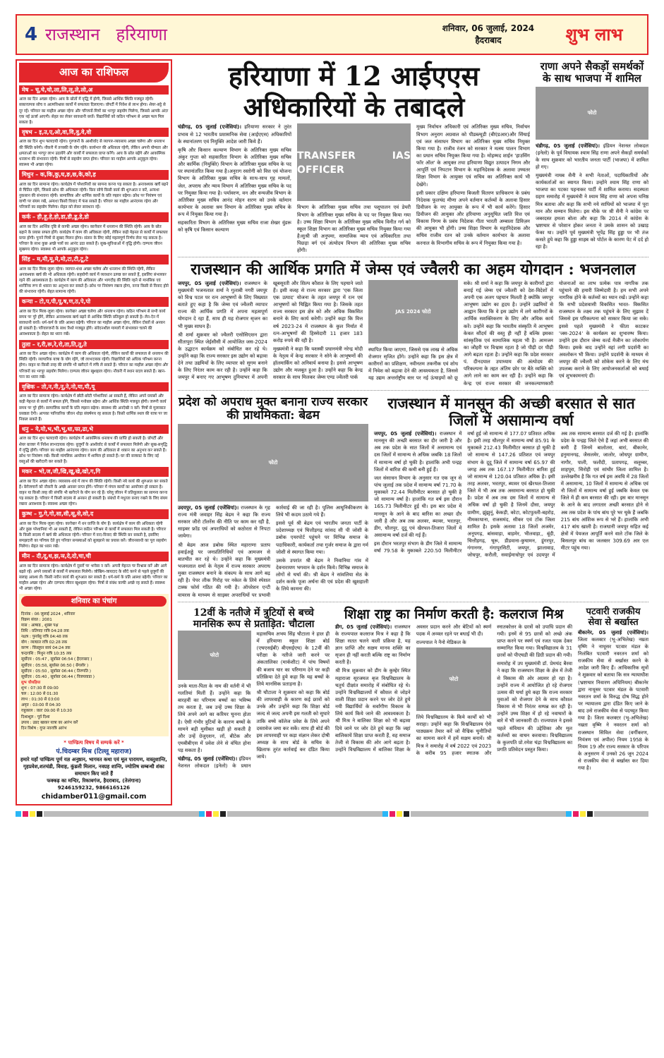4 राजस्थान हरियाणा
शनिवार, 06 जुलाई, 2024
हैदराबाद
शुभ लाभ
आज का राशिफल
मेष – चू,चे,चो,ला,लि,लू,ले,लो,अ
आज का दिन अच्छा रहेगा। आय के स्रोतों में वृद्धि में होगी, जिससे आर्थिक स्थिति मजबूत रहेगी। सकारात्मक सोच व आत्मविश्वास कार्यों में सफलता दिलाएगा। प्रॉपर्टी में निवेश से लाभ होगा। शेयर-सट्टे से दूर रहें। परिवार का माहौल अच्छा रहेगा और परिजनों-मित्रों का भरपूर सहयोग मिलेगा, जिससे आपके अंदर एक नई ऊर्जा आएगी। सेहत का लेकर सावधानी बरतें। विद्यार्थियों को कठिन परिश्रम से अच्छा फल मिल सकता है।
वृषभ – इ,उ,ए,ओ,वा,वि,वु,वे,वो
आज का दिन शुभ फलदायी रहेगा। गुरुजनों के आशीर्वाद से व्यापार-व्यवसाय अच्छा चलेगा और धनलाभ की स्थिति बनेगी। नौकरी में तरक्की के योग रहेंगे। कार्यभार की अधिकता रहेगी, लेकिन अपनी योग्यता और क्षमताओं का भरपूर लाभ उठायेंगे और कार्यों में सफलता प्राप्त करेंगे। आय के स्रोत बढ़ेंगे और आकस्मिक धनलाभ की संभावना रहेगी। मित्रों से सहयोग प्राप्त होगा। परिवार का माहौल आपके अनुकूल रहेगा। स्वास्थ्य भी अच्छा रहेगा।
मिथुन – क,कि,कु,घ,ङ,छ,के,को,ह
आज का दिन सामान्य रहेगा। कार्यक्षेत्र में परेशानियों का सामना करना पड़ सकता है। अनावश्यक खर्चे बढ़ने से चिंतित रहेंगे, जिससे क्रोध की अधिकता रहेगी। बिना सोचे किसी कार्य की शुरुआत न करें, अन्यथा नुकसान की संभावना रहेगी। सामाजिक और धार्मिक कार्यों के प्रति रुझान बढ़ेगा। क्रोध पर नियंत्रण एवं वाणी पर संयम रखें, अन्यथा किसी विवाद में फंस सकते हैं। परिवार का माहौल आनंदमय रहेगा और परिजनों का सहयोग मिलेगा। सेहत को लेकर सावधान रहें।
कर्क – ही,हू,हे,हो,डा,डी,डू,डे,डो
आज का दिन आर्थिक दृष्टि से काफी अच्छा रहेगा। कारोबार में धनलाभ की स्थिति रहेगी। आय के स्रोत बढ़ाने के प्रयास सफल होंगे। कार्यक्षेत्र में काम की अधिकता रहेगी, लेकिन कड़ी मेहनत से कार्यों में सफलता प्राप्त होगी। पुराने मित्रों से सुखद मिलन होगा। संतान के लिए कोई महत्वपूर्ण निर्णय लेना पड़ सकता है। परिवार के साथ कुछ अच्छे पलों का आनंद उठा सकते हैं। सुख-सुविधाओं में वृद्धि होगी। दाम्पत्य जीवन सुखमय रहेगा। स्वास्थ्य भी आपके अनुकूल रहेगा।
सिंह – म,मी,मू,मे,मो,टा,टी,टू,टे
आज का दिन मिला-जुला रहेगा। व्यापार-धंधा अच्छा चलेगा और धनलाभ की स्थिति रहेगी, लेकिन अनावश्यक खर्च की भी अधिकता रहेगी। सहयोगी कार्य में व्यवधान उत्पन्न कर सकते हैं, इसलिए संभलकर रहने की आवश्यकता है। कार्यक्षेत्र में काम की अधिकता और भागदौड़ की स्थिति रहने से मानसिक एवं शारीरिक रूप से थकान का अनुभव कर सकते हैं। क्रोध पर नियंत्रण रखना होगा, वरना किसी से विवाद होने की संभावना रहेगी। सेहत सामान्य रहेगी।
कन्या – टो,प,पी,पू,ष,ण,ठ,पे,पो
आज का दिन मिला-जुला रहेगा। कारोबार अच्छा चलेगा और धनलाभ रहेगा। कठिन परिश्रम से सभी कार्य समय पर पूरे होंगे, लेकिन अनावश्यक खर्च बढ़ने से आर्थिक स्थिति प्रतिकूल हो सकती है। लेन-देन में सावधानी बरतें। धर्म-कर्म के प्रति आस्था बढ़ेगी। परिवार का माहौल अच्छा रहेगा, लेकिन दोस्तों से अनबन हो सकती है। परिवारजनों के साथ रिश्ते मजबूत होंगे। संवेदनशील मामलों में संभलकर चलने की आवश्यकता है। सेहत का ध्यान रखें।
तुला – र,री,रू,रे,रो,ता,ति,तू,ते
आज का दिन अच्छा रहेगा। कार्यक्षेत्र में काम की अधिकता रहेगी, लेकिन कार्यों की सफलता से धनलाभ की स्थिति रहेगी। व्यापारिक यात्रा के योग रहेंगे, जो लाभदायक रहेगी। विद्यार्थियों को अधिक परिश्रम करना होगा। वाहन या किसी तरह की संपत्ति भी खरीदने में रुचि ले सकते हैं। परिवार का माहौल अच्छा रहेगा और परिजनों का भरपूर सहयोग मिलेगा। दाम्पत्य जीवन खुशहाल रहेगा। नौकरी में स्थान बदल सकते हैं। खान-पान का ध्यान रखें।
वृश्चिक – तो,न,नी,नू,ने,नो,या,यी,यू
आज का दिन सामान्य रहेगा। कार्यक्षेत्र में छोटी-छोटी परेशानियां आ सकती हैं, लेकिन अपने प्रयासों और कड़ी मेहनत से कार्यों में सफल होंगे, जिससे मनोबल बढ़ेगा और आर्थिक स्थिति मजबूत होगी। जरूरी कार्य समय पर पूरे होंगे। सामाजिक कार्यों के प्रति रुझान बढ़ेगा। स्वास्थ्य की अनदेखी न करें। मित्रों से मुलाकात प्रसन्नता देगी। आपका पारिवारिक जीवन थोड़ा संघर्षमय रह सकता है। किसी धार्मिक स्थल की यात्रा पर जा निकल सकते हैं।
धनु – ये,यो,भ,भी,भू,धा,फा,ढा,भे
आज का दिन शुभ फलदायी रहेगा। कार्यक्षेत्र में आकस्मिक धनलाभ की प्राप्ति हो सकती है। प्रॉपर्टी और शेयर बाजार में निवेश लाभदायक रहेगा। बुजुर्गों के आशीर्वाद से कार्यों में सफलता मिलेगी और सुख-समृद्धि में वृद्धि होगी। परिवार का माहौल आनंदमय रहेगा। काम की अधिकता से थकान का अनुभव कर सकते हैं। क्रोध पर नियंत्रण रखें। किसी मांगलिक आयोजन में शामिल हो सकते हैं। घर की सजावट के लिए नई वस्तुओं की खरीदारी कर सकते हैं।
मकर – भो,ज,जी,खि,खू,खे,खो,ग,गि
आज का दिन अच्छा रहेगा। व्यवसाय-धंधे में लाभ की स्थिति रहेगी। किसी नये कार्य की शुरुआत कर सकते हैं। बेरोजगारों को नौकरी के अच्छे अवसर प्राप्त होंगे। परिवार में मंगल कार्यों का आयोजन हो सकता है। वाहन या किसी तरह की संपत्ति भी खरीदने के योग बन रहे हैं। घरेलू जीवन में प्रतिकूलता का सामना करना पड़ सकता है। परिवार में किसी सदस्य से अनबन हो सकती है। संबंधों में मधुरता बनाए रखने के लिए संयम रखना आवश्यक है। स्वास्थ्य अच्छा रहेगा।
कुम्भ – गु,गे,गो,सा,सी,सू,से,सो,द
आज का दिन मिला-जुला रहेगा। कारोबार में धन प्राप्ति के योग हैं। कार्यक्षेत्र में काम की अधिकता रहेगी और कुछ परेशानियां भी आ सकती हैं, लेकिन कठिन परिश्रम से कार्यों में सफलता मिल सकती है। परिवार के किसी सदस्य में खर्च की अधिकता रहेगी। परिवार में वाद-विवाद की स्थिति बन सकती है, इसलिए समझदारी का परिचय देते हुए परिवार समस्याओं को सुलझाने का प्रयास करें। जीवनसाथी का पूरा सहयोग मिलेगा। सेहत का ध्यान रखें।
मीन – दी,दू,थ,झ,ञ,दे,दो,चा,ची
आज का दिन सामान्य रहेगा। कार्यक्षेत्र में दूसरों पर भरोसा न करें। अपनी मेहनत पर विश्वास करें और आगे बढ़ते रहें। अपने प्रयासों से कार्यों में सफलता मिलेगी। जोखिम-जायदाद के सौदे करने से पहले बुजुर्गों की सलाह अवश्य लें। किसी नवीन कार्य की शुरुआत कर सकते हैं। धर्म-कर्म के प्रति आस्था बढ़ेगी। परिवार का माहौल अच्छा रहेगा और दाम्पत्य जीवन खुशहाल रहेगा। मित्रों से संबंध काफी अच्छे रह सकते हैं। स्वास्थ्य भी अच्छा रहेगा।
शनिवार का पंचांग
दिनांक : 06 जुलाई 2024 , शनिवार
विक्रम संवत : 2081
मास : आषाढ , शुक्ल पक्ष
तिथि : प्रतिपदा रात्रि 04:28 तक
नक्षत्र : पुनर्वसु रात्रि 04:48 तक
योग : व्याघात रात्रि 02:28 तक
करण : किंस्तुघ्न सायं 04:24 तक
चन्द्रराशि : मिथुन रात्रि 10:35 तक
सूर्योदय : 05:47 , सूर्यास्त 06:54 ( हैदराबाद )
सूर्योदय : 05:58, सूर्यास्त 06:50 ( बेंगलोर )
सूर्योदय : 05:50 , सूर्यास्त 06:44 ( तिरुपति )
सूर्योदय : 05:40 , सूर्यास्त 06:44 ( विजयवाडा )
शुभ चौघड़िया
शुभ : 07:30 से 09:00
चल : 12:00 से 01:30
लाभ : 01:30 से 03:00
अमृत : 03:00 से 04:30
राहुकाल : प्रातः 09:00 से 10:30
दिशाशूल : पूर्व दिशा
उपाय : उडद खाकर यात्रा का आरंभ करें
दिन विशेष : गुप्त नवरात्रि आरंभ
* पाण्डित्य विषय में सम्पर्क करें *
पं.चिदम्बर मिश्र (टिल्लू महाराज)
हमारे यहाँ पाण्डित्य पूर्ण यज्ञ अनुष्ठान, भागवत कथा एवं मूल पारायण, वास्तुशान्ति, गृहप्रवेश,शतचंडी, विवाह, कुंडली मिलान, नवग्रह शान्ति, ज्योतिष सम्बन्धी शंका समाधान किए जाते हैं
फक्कड़ का मन्दिर, रिकाबगंज, हैदराबाद, (तेलंगाना)
9246159232, 9866165126
chidamber011@gmail.com
हरियाणा में 12 आईएएस अधिकारियों के तबादले
चंडीगढ़, 05 जुलाई (एजेंसियां)। हरियाणा सरकार ने तुरंत प्रभाव से 12 भारतीय प्रशासनिक सेवा (आईएएस) अधिकारियों के स्थानांतरण एवं नियुक्ति आदेश जारी किये हैं।
कृषि और किसान कल्याण विभाग के अतिरिक्त मुख्य सचिव अंकुर गुप्ता को सहकारिता विभाग के अतिरिक्त मुख्य सचिव और कार्मिक (नियुक्ति) विभाग के अतिरिक्त मुख्य सचिव के पद पर स्थानांतरित किया गया है।अनुराग रस्तोगी को वित्त एवं योजना विभाग के अतिरिक्त मुख्य सचिव के साथ-साथ गृह मामलों, जेल, अपराध और न्याय विभाग में अतिरिक्त मुख्य सचिव के पद पर नियुक्त किया गया है। पर्यावरण, वन और वन्यजीव विभाग के अतिरिक्त मुख्य सचिव आनंद मोहन शरण को उनके वर्तमान कार्यभार के अलावा श्रम विभाग के अतिरिक्त मुख्य सचिव के रूप में नियुक्त किया गया है।
सहकारिता विभाग के अतिरिक्त मुख्य सचिव राजा शेखर वुंडरू को कृषि एवं किसान कल्याण
TRANSFER IAS OFFICER
विभाग के अतिरिक्त मुख्य सचिव तथा पशुपालन एवं डेयरी विभाग के अतिरिक्त मुख्य सचिव के पद पर नियुक्त किया गया है। उच्च शिक्षा विभाग के अतिरिक्त मुख्य सचिव विनीत गर्ग को स्कूल शिक्षा विभाग का अतिरिक्त मुख्य सचिव नियुक्त किया गया है।सुश्री जी अनुपमा, सामाजिक न्याय एवं अधिकारिता तथा पिछड़ा वर्ग एवं अंत्योदय विभाग की अतिरिक्त मुख्य सचिव होंगी।
मुख्य निर्वाचन अधिकारी एवं अतिरिक्त मुख्य सचिव, निर्वाचन विभाग अनुराग अग्रवाल को पीडब्ल्यूडी (बीएंडआर)और सिंचाई एवं जल संसाधन विभाग का अतिरिक्त मुख्य सचिव नियुक्त किया गया है। राजीव रंजन को सरकार ने मत्स्य पालन विभाग का प्रधान सचिव नियुक्त किया गया है। मोहम्मद शाईन 'हाउसिंग फॉर ऑल' के आयुक्त तथा हरियाणा विद्युत उत्पादन निगम और आपूर्ति एवं निपटान विभाग के महानिदेशक के अलावा उच्चतर शिक्षा विभाग के आयुक्त एवं सचिव का अतिरिक्त कार्य भी देखेंगे।
इसी प्रकार दक्षिण हरियाणा बिजली वितरण प्राधिकरण के प्रबंध निदेशक फूलचंद मीणा अपने वर्तमान कर्तव्यों के अलावा हिसार डिवीजन के नए आयुक्त के रूप में भी कार्य करेंगे। हिसार डिवीजन की आयुक्त और हरियाणा अनुसूचित जाति वित्त एवं विकास निगम के प्रबंध निदेशक गीता भारती अम्बाला डिविज़न की आयुक्त भी होंगी। उच्च शिक्षा विभाग के महानिदेशक और सचिव राजीव रतन को उनके वर्तमान कार्यभार के अलावा करनाल के विभागीय सचिव के रूप में नियुक्त किया गया है।
राणा अपने सैकड़ों समर्थकों के साथ भाजपा में शामिल
फोटो
चंडीगढ़, 05 जुलाई (एजेंसियां)। इंडियन नेशनल लोकदल (इनेलो) के पूर्व विधायक श्याम सिंह राणा अपने सैकड़ों समर्थकों के साथ शुक्रवार को भारतीय जनता पार्टी (भाजपा) में शामिल हो गए।
मुख्यमंत्री नायब सैनी ने सभी नेताओं, पदाधिकारियों और कार्यकर्ताओं का स्वागत किया। उन्होंने श्याम सिंह राणा को भाजपा का पटका पहनाकर पार्टी में शामिल कराया। सदस्यता ग्रहण समारोह में मुख्यमंत्री ने श्याम सिंह राणा को अपना घनिष्ठ मित्र बताया और कहा कि सभी नये साथियों को भाजपा में पूरा मान और सम्मान मिलेगा। इस मौके पर श्री सैनी ने कांग्रेस पर जबरदस्त हमला बोला और कहा कि 2014 में कांग्रेस के भ्रष्टाचार से परेशान होकर जनता ने उसके शासन को उखाड़ फेंका था। उन्होंने पूर्व मुख्यमंत्री भूपेंद्र सिंह हुड्डा पर भी तंज कसते हुये कहा कि हुड्डा साहब को पोर्टल के कारण पेट में दर्द हो रहा है।
राजस्थान की आर्थिक प्रगति में जेम्स एवं ज्वैलरी का अहम योगदान : भजनलाल
जयपुर, 05 जुलाई (एजेंसियां)। राजस्थान के मुख्यमंत्री भजनलाल शर्मा ने गुलाबी नगरी जयपुर को विश्व पटल पर रत्न आभूषणों के लिए विख्यात बताते हुए कहा है कि जेम्स एवं ज्वैलरी व्यापार राज्य की आर्थिक प्रगति में अपना महत्वपूर्ण योगदान दे रहा हैं, साथ ही यह रोजगार सृजन का भी मुख्य साधन हैं।
श्री शर्मा शुक्रवार को ज्वैलरी एसोसिएशन द्वारा सीतापुरा स्थित जेईसीसी में आयोजित जस-2024 के उद्घाटन कार्यक्रम को संबोधित कर रहे थे। उन्होंने कहा कि राज्य सरकार इस उद्योग को बढ़ावा देने तथा उद्यमियों के लिए व्यापार को सुगम बनाने के लिए निरंतर काम कर रही है। उन्होंने कहा कि जयपुर में बनाए गए आभूषण दुनियाभर में अपनी खूबसूरती और शिल्प कौशल के लिए पहचाने जाते हैं। इसी वजह से राज्य सरकार द्वारा 'एक जिला एक उत्पाद' योजना के तहत जयपुर में रत्न एवं आभूषणों को चिह्नित किया गया है। जिसके तहत राज्य सरकार इस क्षेत्र को और अधिक विकसित बनाने के लिए कार्य करेगी। उन्होंने कहा कि वित्त वर्ष 2023-24 में राजस्थान के कुल निर्यात में रत्न-आभूषणों की हिस्सेदारी 11 हजार 183 करोड़ रुपये की रही है।
मुख्यमंत्री ने कहा कि यशस्वी प्रधानमंत्री नरेन्द्र मोदी के नेतृत्व में केन्द्र सरकार ने सोने के आभूषणों की हॉलमार्किंग को अनिवार्य बनाया है। इससे आभूषण उद्योग और मजबूत हुआ है। उन्होंने कहा कि केन्द्र सरकार के साथ मिलकर जेम्स एण्ड ज्वैलरी पार्क
JAS 2024 फोटो
स्थापित किया जाएगा, जिससे एक लाख से अधिक रोजगार सृजित होंगे। उन्होंने कहा कि इस क्षेत्र में कारीगरों का प्रशिक्षण, नवीनतम तकनीक एवं शोध में निवेश को बढ़ावा देने की आवश्यकता है, जिससे यह उद्यम अन्तर्राष्ट्रीय स्तर पर नई ऊंचाइयों को छू सके। श्री शर्मा ने कहा कि जयपुर के कारीगरों द्वारा बनाई गई जेम्स एवं ज्वैलरी को देश-विदेशों में अपनी एक अलग पहचान मिलती है क्योंकि जयपुर आभूषण उद्योग का हृदय है। उन्होंने उद्यमियों से आह्वान किया कि वे इस उद्योग में लगे कारीगरों के आर्थिक सशक्तिकरण के लिए और अधिक कार्य करें। उन्होंने कहा कि भारतीय संस्कृति में आभूषण केवल सौंदर्य की वस्तु ही नहीं हैं बल्कि इसका सांस्कृतिक एवं सामाजिक महत्व भी है। आमजन का जौहरी पर विश्वास रहता है जो पीढ़ी दर पीढ़ी आगे बढ़ता रहता है। उन्होंने कहा कि प्रदेश सरकार पं. दीनदयाल उपाध्याय की अंत्योदय की परिकल्पना के तहत अंतिम छोर पर बैठे व्यक्ति को आगे लाने का काम कर रही है। उन्होंने कहा कि केन्द्र एवं राज्य सरकार की जनकल्याणकारी योजनाओं का लाभ प्रत्येक पात्र नागरिक तक पहुंचाने की हमारी जिम्मेदारी है। हम सभी अपने नागरिक होने के कर्तव्यों का ध्यान रखें। उन्होंने कहा कि सभी प्रदेशवासी विकसित भारत- विकसित राजस्थान के लक्ष्य तक पहुंचने के लिए सुझाव दें जिससे इस परिकल्पना को साकार किया जा सके। इससे पहले मुख्यमंत्री ने फीता काटकर 'जस-2024' के कार्यक्रम का शुभारम्भ किया। उन्होंने इस दौरान जेम्स वर्ल्ड मैजीन का लोकार्पण किया। इसके बाद उन्होंने वहां लगी प्रदर्शनी का अवलोकन भी किया। उन्होंने प्रदर्शनी के माध्यम से जयपुर की ज्वैलरी को शोकेस करने के लिए मंच उपलब्ध कराने के लिए आयोजनकर्ताओं को बधाई एवं शुभकामनाएं दीं।
प्रदेश को अपराध मुक्त बनाना राज्य सरकार की प्राथमिकता: बेढम
फोटो
उदयपुर, 05 जुलाई (एजेंसियां)। राजस्थान के गृह राज्य मंत्री जवाहर सिंह बेढम ने कहा कि राज्य सरकार जीरो टॉलरेंस की नीति पर काम कर रही है, साइबर फ्रॉड एवं अपराधियों को कठोरता से निपटा जायेगा।
श्री बेढम आज डबोक स्थित महाराणा प्रताप हवाईअड्डे पर जनप्रतिनिधियों एवं आमजन से बातचीत कर रहे थे। उन्होंने कहा कि मुख्यमंत्री भजनलाल शर्मा के नेतृत्व में राज्य सरकार अपराध मुक्त राजस्थान बनाने के संकल्प के साथ आगे बढ़ रही है। पेपर लीक गिरोह पर नकेल के लिये स्पेशल टास्क फोर्स गठित की गयी है। ऑपरेशन एन्टी वायरस के माध्यम से साइबर अपराधियों पर प्रभावी कार्रवाई की जा रही है। पुलिस आधुनिकीकरण के लिये भी कदम उठाये गये हैं।
इससे पूर्व श्री बेढम एवं भारतीय जनता पार्टी के प्रदेशाध्यक्ष एवं चित्तौड़गढ़ सांसद सी पी जोशी के डबोक एयरपोर्ट पहुंचने पर विभिन्न समाज के पदाधिकारी, कार्यकर्ता तथा गुर्जर समाज के द्वारा गर्म जोशी से स्वागत किया गया।
उसके उपरांत श्री बेढम ने निवानिया गांव में देवनारायण भगवान के दर्शन किये। विभिन्न समाज के लोगों से चर्चा की। श्री बेढम ने सांवलिया सेठ के दर्शन करके पूजा अर्चना की एवं प्रदेश की खुशहाली के लिये कामना की।
राजस्थान में मानसून की अच्छी बरसात से सात जिलों में असामान्य वर्षा
जयपुर, 05 जुलाई (एजेंसियां)। राजस्थान में मानसून की अच्छी बरसात का दौर जारी है और अब तक प्रदेश के सात जिलों में असामान्य एवं दस जिलों में सामान्य से अधिक जबकि 18 जिलों में सामान्य वर्षा हो चुकी है। हालांकि अभी पन्द्रह जिलों में बारिश की कमी बनी हुई हैं।
जल संसाधन विभाग के अनुसार गत एक जून से पांच जुलाई तक प्रदेश में सामान्य वर्षा 71.70 के मुकाबले 72.44 मिलीमीटर बरसात हो चुकी है जो सामान्य वर्षा है। हालांकि गत वर्ष इस दौरान 165.73 मिलीमीटर हुई थी। इस बार प्रदेश में मानसून के आने के बाद बारिश का अच्छा दौर जारी है और अब तक अलवर, ब्यावर, भरतपुर, डीग, धौलपुर, दूदू एवं खैरथल-तिजारा जिलों में असामान्य वर्षा दर्ज की गई हैं।
इस दौरान भरतपुर संभाग के डीग जिले में सामान्य वर्षा 79.58 के मुकाबले 220.50 मिलीमीटर वर्षा हुई जो सामान्य से 177.07 प्रतिशत अधिक है। इसी तरह धौलपुर में सामान्य वर्षा 85.91 के मुकाबले 212.43 मिलीमीटर बरसात हो चुकी है जो सामान्य से 147.26 प्रतिशत एवं जयपुर संभाग के दूदू जिले में सामान्य वर्षा 65.97 की जगह अब तक 167.17 मिलीमीटर बारिश हुई जो सामान्य से 120.04 प्रतिशत अधिक है। इसी तरह अलवर, भरतपुर, ब्यावर एवं खैरथल-तिजारा जिले में भी अब तक असामान्य बरसात हो चुकी है। प्रदेश में अब तक दस जिलों में सामान्य से अधिक वर्षा हो चुकी है जिनमें दौसा, जयपुर ग्रामीण, झुंझुनूं, केकड़ी, कोटा, कोटपुतली-बहरोड़, नीमकाथाना, राजसमंद, सीकर एवं टोंक जिला शामिल है। इसके अलावा 18 जिलों अजमेर, अनूपगढ़, बांसवाड़ा, बाड़मेर, भीलवाड़ा,, बूंदी, चित्तौड़गढ़, चूरू, डीडवाना-कुचामन, डूंगरपुर, गंगानगर, गंगापुरसिटी, जयपुर, झालावाड़, जोधपुर, करौली, सवाईमाधोपुर एवं उदयपुर में अब तक सामान्य बरसात दर्ज की गई है। हालांकि प्रदेश के पन्द्रह जिले ऐसे हैं जहां अभी बरसात की कमी हैं जिनमें बालोतरा, बारां, बीकानेर, हनुमानगढ़, जैसलमेर, जालोर, जोधपुर ग्रामीण, नागौर, पाली, फलौदी, प्रतापगढ़, सलूम्बर, शाहपुरा, सिरोही एवं सांचौर जिला शामिल है। उल्लेखनीय है कि गत वर्ष इस अवधि में 28 जिलों में असामान्य, 10 जिलों में सामान्य से अधिक एवं नौ जिलों में सामान्य वर्षा हुई जबकि केवल एक जिले में ही कम बरसात की रही। इस बार मानसून के आने के बाद लगातार अच्छी बरसात होने से अब तक प्रदेश के पांच बांध पूरे भर चुके हैं जबकि 215 बांध आंशिक रूप से भरे हैं। हालांकि अभी 417 बांध खाली है। राजधानी जयपुर सहित कई क्षेत्रों में पेयजल आपूर्ति करने वाले टोंक जिले के बिसलपुर बांध का जलस्तर 309.69 आर एल मीटर पहुंच गया।
12वीं के नतीजे में त्रुटियों से बच्चे मानसिक रूप से प्रताड़ित: चौटाला
फोटो
उनके माता-पिता के नाम की वर्तनी में भी गलतियां मिलीं हैं। उन्होंने कहा कि बारहवीं का परिणाम बच्चों का भविष्य तय करता है, जब उन्हें उच्च शिक्षा के लिये अपने आगे का करियर चुनना होता है। ऐसी गंभीर त्रुटियों के कारण बच्चों के सामने बड़ी मुसीबत खड़ी हो सकती है और उन्हें ग्रेजुएशन, लॉ, बीटेक और एमबीबीएस में प्रवेश लेने से वंचित होना पड़ सकता है।
चंडीगढ़, 05 जुलाई (एजेंसियां)। इंडियन नेशनल लोकदल (इनेलो) के प्रधान महासचिव अभय सिंह चौटाला ने हाल ही में हरियाणा स्कूल शिक्षा बोर्ड (एचएसईबी) बीएसईएच) के 12वीं की परीक्षा के नतीजे जारी करने पर अंकतालिका (मार्कशीट) में पांच विषयों की बजाय चार का परिणाम देने पर कड़ी प्रतिक्रिया देते हुये कहा कि यह बच्चों के लिये मानसिक प्रताड़ना है।
श्री चौटाला ने शुक्रवार को कहा कि बोर्ड की लापरवाही के कारण कई छात्रों को उनके और उन्होंने कहा कि शिक्षा बोर्ड जल्द से जल्द अपनी इस गलती को सुधारे ताकि बच्चे कॉलेज प्रवेश के लिये अपने दस्तावेज जमा कर सकें। साथ ही बोर्ड की इस लापरवाही पर कड़ा संज्ञान लेकर दोषी अध्यक्ष के साथ बोर्ड के सचिव के खिलाफ तुरंत कार्रवाई कर दंडित किया जाये।
शिक्षा राष्ट्र का निर्माण करती है: कलराज मिश्र
डीग, 05 जुलाई (एजेंसियां)। राजस्थान के राज्यपाल कलराज मिश्र ने कहा है कि शिक्षा सतत चलने वाली प्रक्रिया है, यह ज्ञान प्राप्ति और सक्षम मानव शक्ति का सृजन ही नहीं करती बल्कि राष्ट्र का निर्माण करती है।
श्री मिश्र शुक्रवार को डीग के कुम्हेर स्थित महाराजा सूरजमल बृज विश्वविद्यालय के चतुर्थ दीक्षांत समारोह में संबोधित रहे थे। उन्होंने विश्वविद्यालयों में कौशल से जोड़ने वाली शिक्षा प्रदान करने पर जोर देते हुये नयी विद्यार्थियों के सर्वांगीण विकास के लिये कार्य किये जाने की आवश्यकता है। श्री मिश्र ने बालिका शिक्षा को भी बढ़ावा दिये जाने पर जोर देते हुये कहा कि जहां बालिकायें शिक्षा प्राप्त करती हैं, वह समाज तेजी से विकास की ओर आगे बढ़ता है। उन्होंने विश्वविद्यालय में बालिका शिक्षा के अवसर प्रदान करने और बेटियों को स्वर्ण पदक में अव्वल रहने पर बधाई भी दी।
राज्यपाल ने नैनो मेडिकल के
फोटो
लिये विश्वविद्यालय के किये कार्यों को भी सराहा। उन्होंने कहा कि विश्वविद्यालय ऐसे पाठ्यक्रम तैयार करें जो वैश्विक चुनौतियों का सामना करने में हमें सक्षम बनायें। श्री मिश्र ने समारोह में वर्ष 2022 एवं 2023 के करीब 95 हजार स्नातक और स्नातकोत्तर के छात्रों को उपाधि प्रदान की गयी। इनमें से 95 छात्रों को अच्छे अंक प्राप्त करने पर स्वर्ण एवं रजत पदक देकर सम्मानित किया गया। विश्वविद्यालय के 31 छात्रों को पीएचडी की डिग्री प्रदान की गयी।
समारोह में उप मुख्यमंत्री डॉ. प्रेमचंद बैरवा ने कहा कि राजस्थान शिक्षा के क्षेत्र में तेजी से विकास की ओर अग्रसर हो रहा है। उन्होंने राज्य में आयोजित हो रहे रोजगार उत्सव की चर्चा हुये कहा कि राज्य सरकार युवाओं को रोजगार देने के साथ कौशल विकास से भी निरंतर सम्पन्न कर रही है। उन्होंने उच्च शिक्षा में हो रहे नवाचारों के बारे में भी जानकारी दी। राज्यपाल ने इससे पहले संविधान की उद्देशिका और मूल कर्तव्यों का वाचन करवाया। विश्वविद्यालय के कुलपति प्रो.रमेश चंद्रा विश्वविद्यालय का प्रगति प्रतिवेदन प्रस्तुत किया।
पटवारी राजकीय सेवा से बर्खास्त
बीकानेर, 05 जुलाई (एजेंसियां)। जिला कलक्टर (भू-अभिलेख) नम्रता वृष्णि ने नाथूसर पटवार मंडल के निलंबित पटवारी नवरतन शर्मा को राजकीय सेवा से बर्खास्त करने के आदेश जारी किए हैं। आधिकारिक सूत्रों ने शुक्रवार को बताया कि सत्र न्यायाधीश (भ्रष्टाचार निवारण अधिनियम) बीकानेर द्वारा नाथूसर पटवार मंडल के पटवारी नवरतन शर्मा के विरुद्ध दोष सिद्ध होने पर न्यायालय द्वारा दंडित किए जाने के बाद उसे राजकीय सेवा से पदच्युत किया गया है। जिला कलक्टर (भू-अभिलेख) नम्रता वृष्णि ने नवरतन शर्मा को राजस्थान सिविल सेवा (वर्गीकरण, नियंत्रण एवं अपील) नियम 1958 के नियम 19 और राज्य सरकार के परिपत्र के अनुसरण में उनको 26 जून 2024 से राजकीय सेवा से बर्खास्त कर दिया गया है।